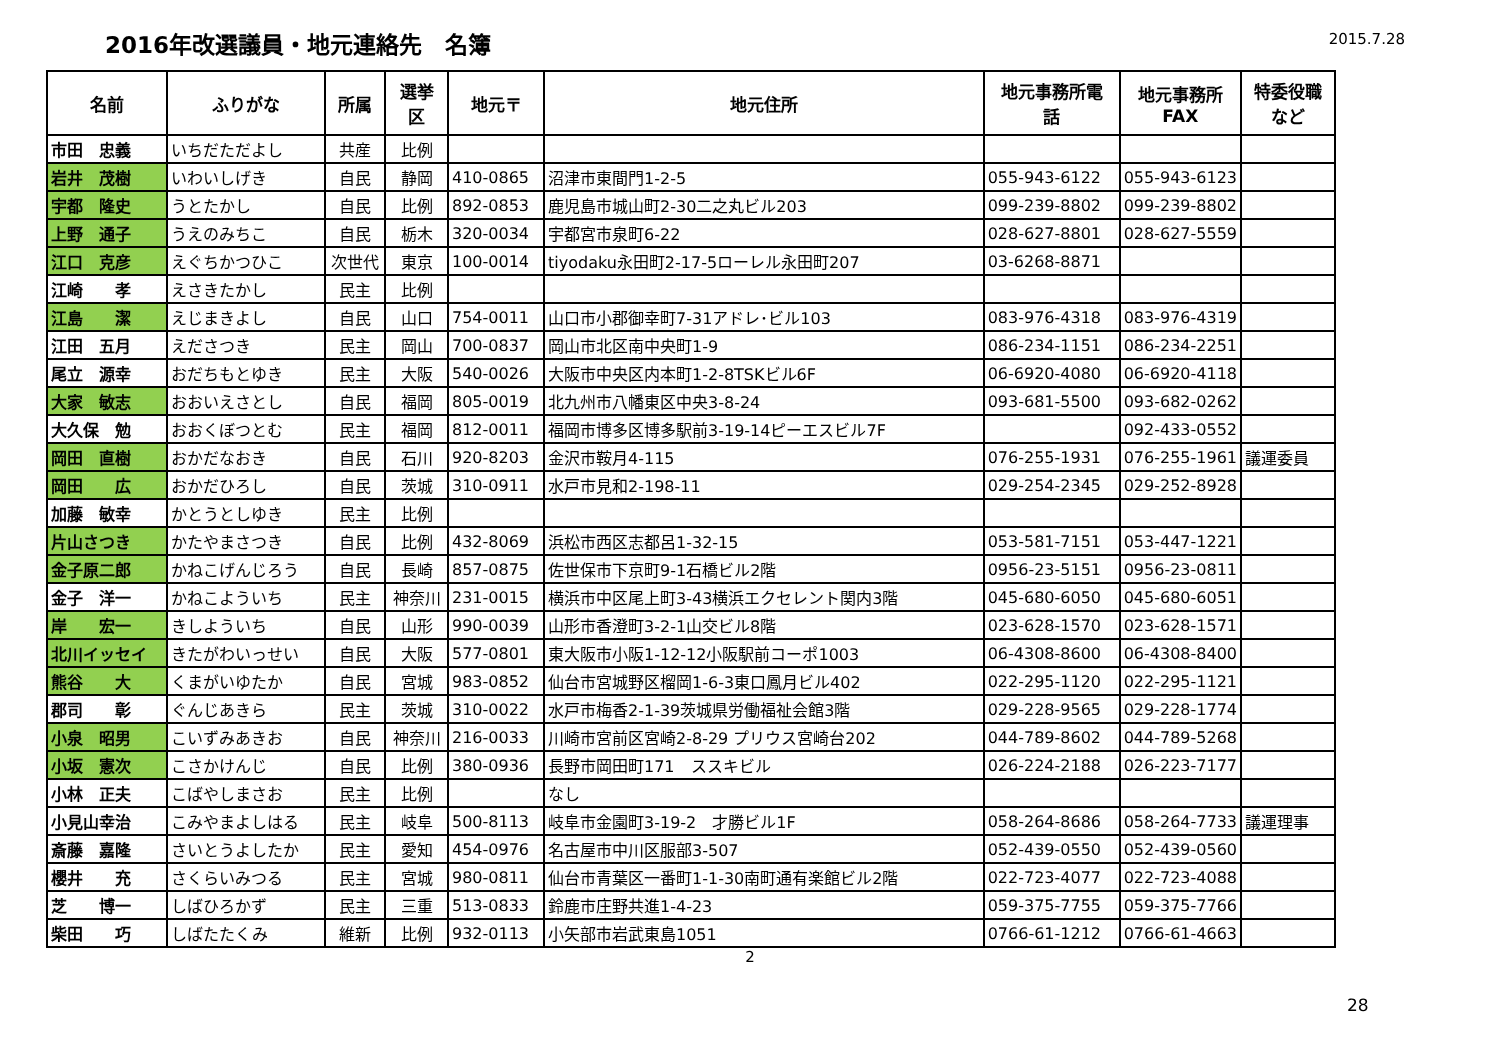2016年改選議員・地元連絡先　名簿
2015.7.28
| 名前 | ふりがな | 所属 | 選挙 区 | 地元〒 | 地元住所 | 地元事務所電 話 | 地元事務所 FAX | 特委役職 など |
| --- | --- | --- | --- | --- | --- | --- | --- | --- |
| 市田 忠義 | いちだただよし | 共産 | 比例 | | | | | |
| 岩井 茂樹 | いわいしげき | 自民 | 静岡 | 410-0865 | 沼津市東間門1-2-5 | 055-943-6122 | 055-943-6123 | |
| 宇都 隆史 | うとたかし | 自民 | 比例 | 892-0853 | 鹿児島市城山町2-30二之丸ビル203 | 099-239-8802 | 099-239-8802 | |
| 上野 通子 | うえのみちこ | 自民 | 栃木 | 320-0034 | 宇都宮市泉町6-22 | 028-627-8801 | 028-627-5559 | |
| 江口 克彦 | えぐちかつひこ | 次世代 | 東京 | 100-0014 | tiyodaku永田町2-17-5ローレル永田町207 | 03-6268-8871 | | |
| 江崎 孝 | えさきたかし | 民主 | 比例 | | | | | |
| 江島 潔 | えじまきよし | 自民 | 山口 | 754-0011 | 山口市小郡御幸町7-31アドレ･ビル103 | 083-976-4318 | 083-976-4319 | |
| 江田 五月 | えださつき | 民主 | 岡山 | 700-0837 | 岡山市北区南中央町1-9 | 086-234-1151 | 086-234-2251 | |
| 尾立 源幸 | おだちもとゆき | 民主 | 大阪 | 540-0026 | 大阪市中央区内本町1-2-8TSKビル6F | 06-6920-4080 | 06-6920-4118 | |
| 大家 敏志 | おおいえさとし | 自民 | 福岡 | 805-0019 | 北九州市八幡東区中央3-8-24 | 093-681-5500 | 093-682-0262 | |
| 大久保 勉 | おおくぼつとむ | 民主 | 福岡 | 812-0011 | 福岡市博多区博多駅前3-19-14ピーエスビル7F | | 092-433-0552 | |
| 岡田 直樹 | おかだなおき | 自民 | 石川 | 920-8203 | 金沢市鞍月4-115 | 076-255-1931 | 076-255-1961 | 議運委員 |
| 岡田 広 | おかだひろし | 自民 | 茨城 | 310-0911 | 水戸市見和2-198-11 | 029-254-2345 | 029-252-8928 | |
| 加藤 敏幸 | かとうとしゆき | 民主 | 比例 | | | | | |
| 片山さつき | かたやまさつき | 自民 | 比例 | 432-8069 | 浜松市西区志都呂1-32-15 | 053-581-7151 | 053-447-1221 | |
| 金子原二郎 | かねこげんじろう | 自民 | 長崎 | 857-0875 | 佐世保市下京町9-1石橋ビル2階 | 0956-23-5151 | 0956-23-0811 | |
| 金子 洋一 | かねこよういち | 民主 | 神奈川 | 231-0015 | 横浜市中区尾上町3-43横浜エクセレント関内3階 | 045-680-6050 | 045-680-6051 | |
| 岸 宏一 | きしよういち | 自民 | 山形 | 990-0039 | 山形市香澄町3-2-1山交ビル8階 | 023-628-1570 | 023-628-1571 | |
| 北川イッセイ | きたがわいっせい | 自民 | 大阪 | 577-0801 | 東大阪市小阪1-12-12小阪駅前コーポ1003 | 06-4308-8600 | 06-4308-8400 | |
| 熊谷 大 | くまがいゆたか | 自民 | 宮城 | 983-0852 | 仙台市宮城野区榴岡1-6-3東口鳳月ビル402 | 022-295-1120 | 022-295-1121 | |
| 郡司 彰 | ぐんじあきら | 民主 | 茨城 | 310-0022 | 水戸市梅香2-1-39茨城県労働福祉会館3階 | 029-228-9565 | 029-228-1774 | |
| 小泉 昭男 | こいずみあきお | 自民 | 神奈川 | 216-0033 | 川崎市宮前区宮崎2-8-29 プリウス宮崎台202 | 044-789-8602 | 044-789-5268 | |
| 小坂 憲次 | こさかけんじ | 自民 | 比例 | 380-0936 | 長野市岡田町171 ススキビル | 026-224-2188 | 026-223-7177 | |
| 小林 正夫 | こばやしまさお | 民主 | 比例 | | なし | | | |
| 小見山幸治 | こみやまよしはる | 民主 | 岐阜 | 500-8113 | 岐阜市金園町3-19-2 才勝ビル1F | 058-264-8686 | 058-264-7733 | 議運理事 |
| 斎藤 嘉隆 | さいとうよしたか | 民主 | 愛知 | 454-0976 | 名古屋市中川区服部3-507 | 052-439-0550 | 052-439-0560 | |
| 櫻井 充 | さくらいみつる | 民主 | 宮城 | 980-0811 | 仙台市青葉区一番町1-1-30南町通有楽館ビル2階 | 022-723-4077 | 022-723-4088 | |
| 芝 博一 | しばひろかず | 民主 | 三重 | 513-0833 | 鈴鹿市庄野共進1-4-23 | 059-375-7755 | 059-375-7766 | |
| 柴田 巧 | しばたたくみ | 維新 | 比例 | 932-0113 | 小矢部市岩武東島1051 | 0766-61-1212 | 0766-61-4663 | |
28
2